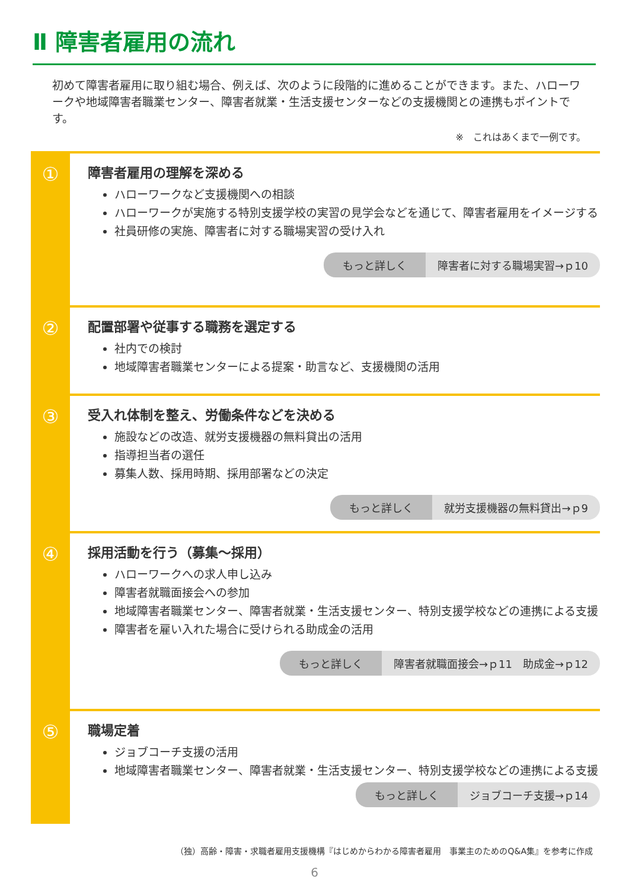Ⅱ 障害者雇用の流れ
初めて障害者雇用に取り組む場合、例えば、次のように段階的に進めることができます。また、ハローワークや地域障害者職業センター、障害者就業・生活支援センターなどの支援機関との連携もポイントです。
※　これはあくまで一例です。
①
障害者雇用の理解を深める
ハローワークなど支援機関への相談
ハローワークが実施する特別支援学校の実習の見学会などを通じて、障害者雇用をイメージする
社員研修の実施、障害者に対する職場実習の受け入れ
もっと詳しく 障害者に対する職場実習→ｐ10
②
配置部署や従事する職務を選定する
社内での検討
地域障害者職業センターによる提案・助言など、支援機関の活用
③
受入れ体制を整え、労働条件などを決める
施設などの改造、就労支援機器の無料貸出の活用
指導担当者の選任
募集人数、採用時期、採用部署などの決定
もっと詳しく 就労支援機器の無料貸出→ｐ9
④
採用活動を行う（募集～採用）
ハローワークへの求人申し込み
障害者就職面接会への参加
地域障害者職業センター、障害者就業・生活支援センター、特別支援学校などの連携による支援
障害者を雇い入れた場合に受けられる助成金の活用
もっと詳しく 障害者就職面接会→ｐ11　助成金→ｐ12
⑤
職場定着
ジョブコーチ支援の活用
地域障害者職業センター、障害者就業・生活支援センター、特別支援学校などの連携による支援
もっと詳しく ジョブコーチ支援→ｐ14
（独）高齢・障害・求職者雇用支援機構『はじめからわかる障害者雇用　事業主のためのQ&A集』を参考に作成
6